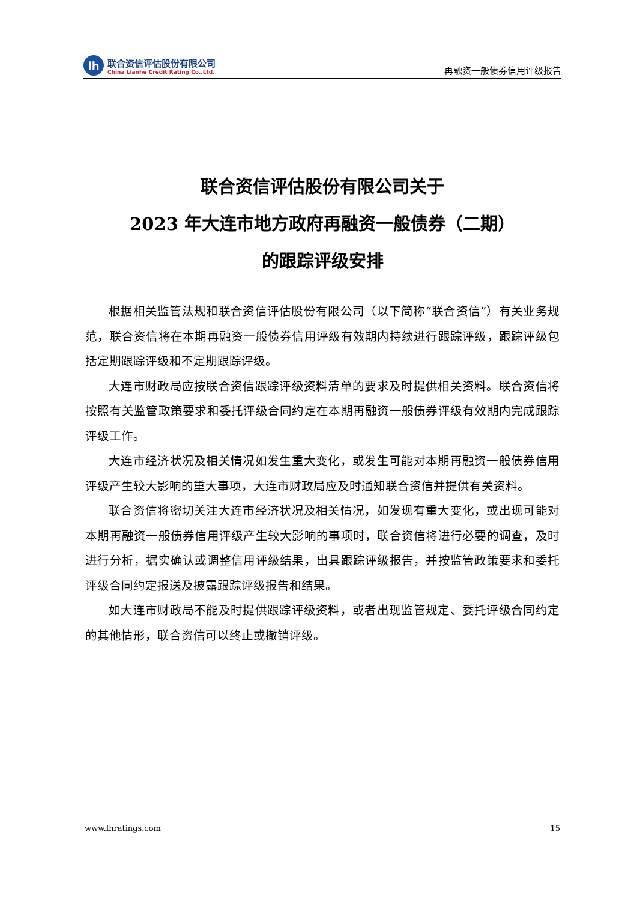lh
联合资信评估股份有限公司
China Lianhe Credit Rating Co.,Ltd.
再融资一般债券信用评级报告
联合资信评估股份有限公司关于
2023 年大连市地方政府再融资一般债券（二期）
的跟踪评级安排
根据相关监管法规和联合资信评估股份有限公司（以下简称“联合资信”）有关业务规范，联合资信将在本期再融资一般债券信用评级有效期内持续进行跟踪评级，跟踪评级包括定期跟踪评级和不定期跟踪评级。
大连市财政局应按联合资信跟踪评级资料清单的要求及时提供相关资料。联合资信将按照有关监管政策要求和委托评级合同约定在本期再融资一般债券评级有效期内完成跟踪评级工作。
大连市经济状况及相关情况如发生重大变化，或发生可能对本期再融资一般债券信用评级产生较大影响的重大事项，大连市财政局应及时通知联合资信并提供有关资料。
联合资信将密切关注大连市经济状况及相关情况，如发现有重大变化，或出现可能对本期再融资一般债券信用评级产生较大影响的事项时，联合资信将进行必要的调查，及时进行分析，据实确认或调整信用评级结果，出具跟踪评级报告，并按监管政策要求和委托评级合同约定报送及披露跟踪评级报告和结果。
如大连市财政局不能及时提供跟踪评级资料，或者出现监管规定、委托评级合同约定的其他情形，联合资信可以终止或撤销评级。
www.lhratings.com 15